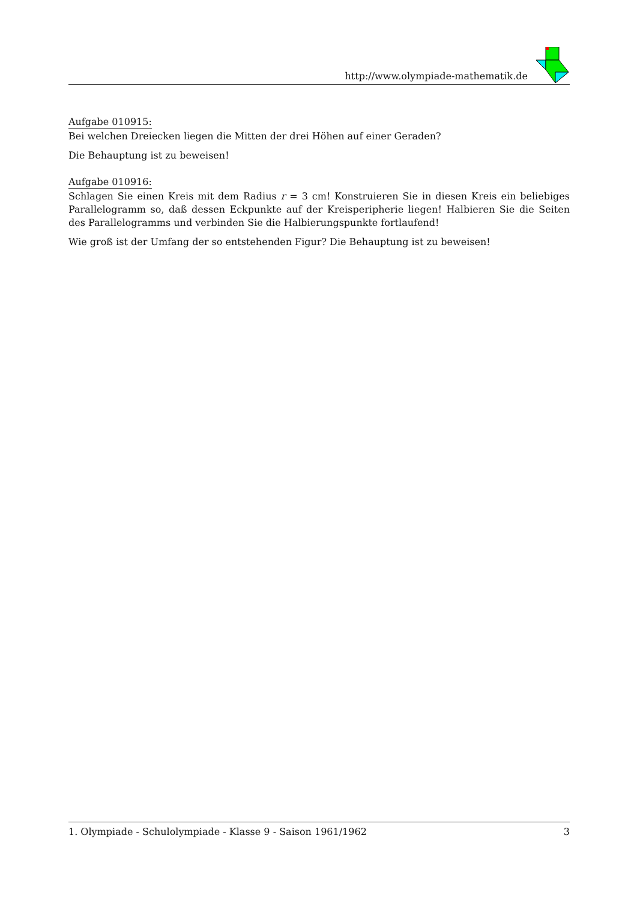http://www.olympiade-mathematik.de
Aufgabe 010915:
Bei welchen Dreiecken liegen die Mitten der drei Höhen auf einer Geraden?
Die Behauptung ist zu beweisen!
Aufgabe 010916:
Schlagen Sie einen Kreis mit dem Radius r = 3 cm! Konstruieren Sie in diesen Kreis ein beliebiges Parallelogramm so, daß dessen Eckpunkte auf der Kreisperipherie liegen! Halbieren Sie die Seiten des Parallelogramms und verbinden Sie die Halbierungspunkte fortlaufend!
Wie groß ist der Umfang der so entstehenden Figur? Die Behauptung ist zu beweisen!
1. Olympiade - Schulolympiade - Klasse 9 - Saison 1961/1962 3